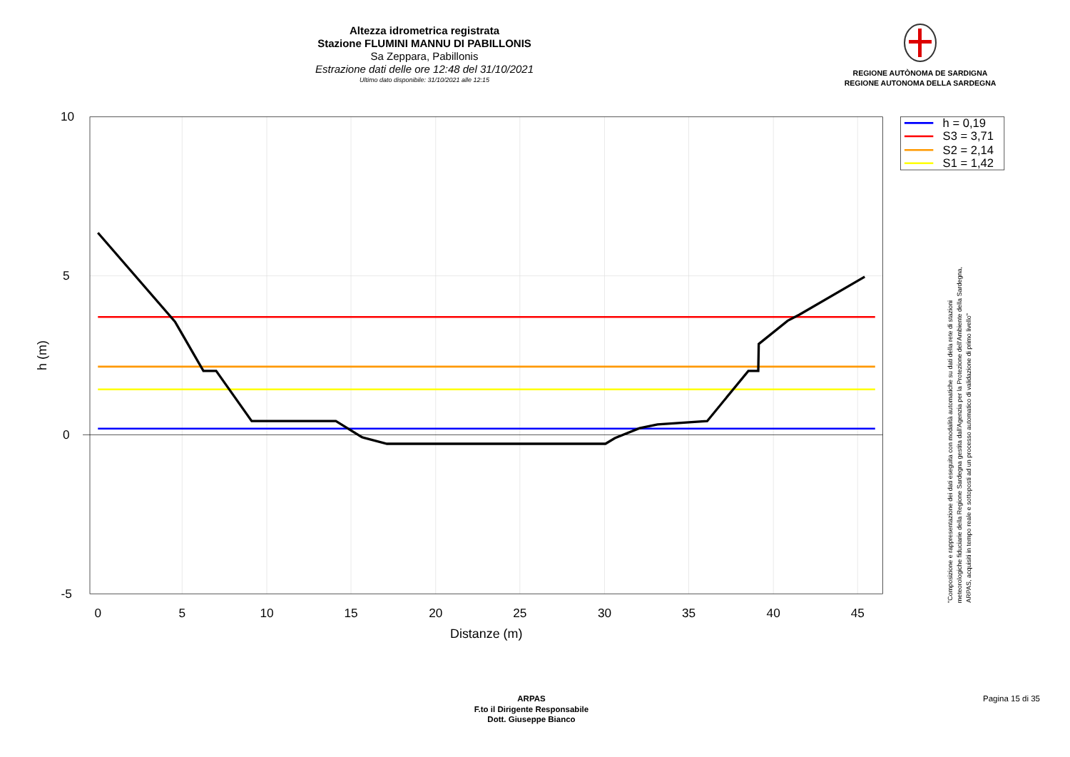Altezza idrometrica registrata
Stazione FLUMINI MANNU DI PABILLONIS
Sa Zeppara, Pabillonis
Estrazione dati delle ore 12:48 del 31/10/2021
Ultimo dato disponibile: 31/10/2021 alle 12:15
REGIONE AUTÒNOMA DE SARDIGNA
REGIONE AUTONOMA DELLA SARDEGNA
10
5
0
-5
0
5
10
15
20
25
30
35
40
45
Distanze (m)
h (m)
h = 0,19
S3 = 3,71
S2 = 2,14
S1 = 1,42
"Composizione e rappresentazione dei dati eseguita con modalità automatiche su dati della rete di stazioni
meteorologiche fiduciarie della Regione Sardegna gestita dall'Agenzia per la Protezione dell'Ambiente della Sardegna,
ARPAS, acquisiti in tempo reale e sottoposti ad un processo automatico di validazione di primo livello"
ARPAS
F.to il Dirigente Responsabile
Dott. Giuseppe Bianco
Pagina 15 di 35